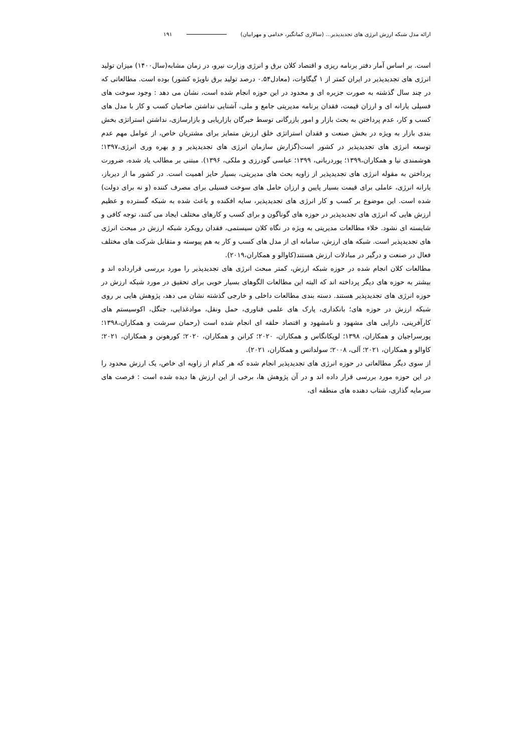ارائه مدل شبکه ارزش انرژی های تجدیدپذیر... (سالاری کمانگیر، خدامی و مهرابیان) ۱۹۱
است. بر اساس آمار دفتر برنامه ریزی و اقتصاد کلان برق و انرژی وزارت نیرو، در زمان مشابه(سال۱۴۰۰) میزان تولید انرژی های تجدیدپذیر در ایران کمتر از ۱ گیگاوات، (معادل۰.۵۴ درصد تولید برق ناویژه کشور) بوده است. مطالعاتی که در چند سال گذشته به صورت جزیره ای و محدود در این حوزه انجام شده است، نشان می دهد : وجود سوخت های فسیلی یارانه ای و ارزان قیمت، فقدان برنامه مدیریتی جامع و ملی، آشنایی نداشتن صاحبان کسب و کار با مدل های کسب و کار، عدم پرداختن به بحث بازار و امور بازرگانی توسط خبرگان بازاریابی و بازارسازی، نداشتن استراتژی بخش بندی بازار به ویژه در بخش صنعت و فقدان استراتژی خلق ارزش متمایز برای مشتریان خاص، از عوامل مهم عدم توسعه انرژی های تجدیدپذیر در کشور است(گزارش سازمان انرژی های تجدیدپذیر و و بهره وری انرژی،۱۳۹۷؛ هوشمندی نیا و همکاران،۱۳۹۹؛ پوردربانی، ۱۳۹۹؛ عباسی گودرزی و ملکی، ۱۳۹۶). مبتنی بر مطالب یاد شده، ضرورت پرداختن به مقوله انرژی های تجدیدپذیر از زاویه بحث های مدیریتی، بسیار حایز اهمیت است. در کشور ما از دیرباز، یارانه انرژی، عاملی برای قیمت بسیار پایین و ارزان حامل های سوخت فسیلی برای مصرف کننده (و نه برای دولت) شده است. این موضوع بر کسب و کار انرژی های تجدیدپذیر، سایه افکنده و باعث شده به شبکه گسترده و عظیم ارزش هایی که انرژی های تجدیدپذیر در حوزه های گوناگون و برای کسب و کارهای مختلف ایجاد می کنند، توجه کافی و شایسته ای نشود. خلاء مطالعات مدیریتی به ویژه در نگاه کلان سیستمی، فقدان رویکرد شبکه ارزش در مبحث انرژی های تجدیدپذیر است. شبکه های ارزش، سامانه ای از مدل های کسب و کار به هم پیوسته و متقابل شرکت های مختلف فعال در صنعت و درگیر در مبادلات ارزش هستند(کاوالو و همکاران،۲۰۱۹).
مطالعات کلان انجام شده در حوزه شبکه ارزش، کمتر مبحث انرژی های تجدیدپذیر را مورد بررسی قرارداده اند و بیشتر به حوزه های دیگر پرداخته اند که البته این مطالعات الگوهای بسیار خوبی برای تحقیق در مورد شبکه ارزش در حوزه انرژی های تجدیدپذیر هستند. دسته بندی مطالعات داخلی و خارجی گذشته نشان می دهد، پژوهش هایی بر روی شبکه ارزش در حوزه های؛ بانکداری، پارک های علمی فناوری، حمل ونقل، موادغذایی، جنگل، اکوسیستم های کارآفرینی، دارایی های مشهود و نامشهود و اقتصاد حلقه ای انجام شده است (رحمان سرشت و همکاران،۱۳۹۸؛ پورسراجیان و همکاران، ۱۳۹۸؛ لویکانگاس و همکاران، ۲۰۲۰؛ کرانن و همکاران، ۲۰۲۰؛ کورهونن و همکاران، ۲۰۲۱؛ کاوالو و همکاران، ۲۰۲۱؛ آلی، ۲۰۰۸؛ سولداتس و همکاران، ۲۰۲۱).
از سوی دیگر مطالعاتی در حوزه انرژی های تجدیدپذیر انجام شده که هر کدام از زاویه ای خاص، یک ارزش محدود را در این حوزه مورد بررسی قرار داده اند و در آن پژوهش ها، برخی از این ارزش ها دیده شده است : فرصت های سرمایه گذاری، شتاب دهنده های منطقه ای،